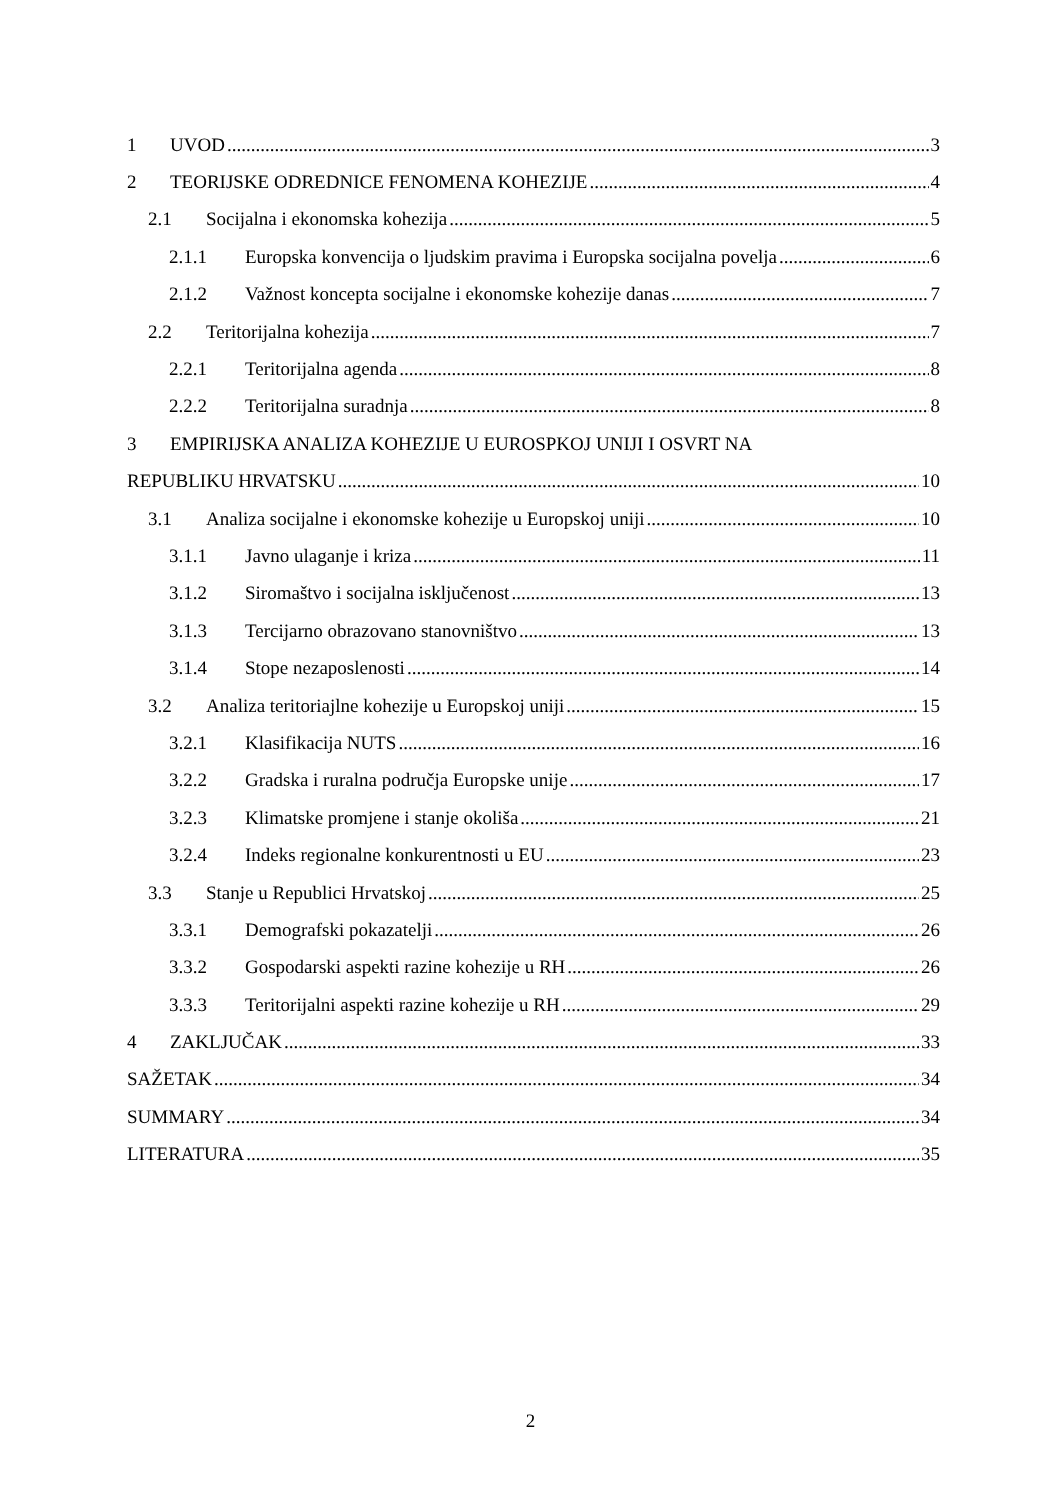1 UVOD 3
2 TEORIJSKE ODREDNICE FENOMENA KOHEZIJE 4
2.1 Socijalna i ekonomska kohezija 5
2.1.1 Europska konvencija o ljudskim pravima i Europska socijalna povelja 6
2.1.2 Važnost koncepta socijalne i ekonomske kohezije danas 7
2.2 Teritorijalna kohezija 7
2.2.1 Teritorijalna agenda 8
2.2.2 Teritorijalna suradnja 8
3 EMPIRIJSKA ANALIZA KOHEZIJE U EUROSPKOJ UNIJI I OSVRT NA
REPUBLIKU HRVATSKU 10
3.1 Analiza socijalne i ekonomske kohezije u Europskoj uniji 10
3.1.1 Javno ulaganje i kriza 11
3.1.2 Siromaštvo i socijalna isključenost 13
3.1.3 Tercijarno obrazovano stanovništvo 13
3.1.4 Stope nezaposlenosti 14
3.2 Analiza teritoriajlne kohezije u Europskoj uniji 15
3.2.1 Klasifikacija NUTS 16
3.2.2 Gradska i ruralna područja Europske unije 17
3.2.3 Klimatske promjene i stanje okoliša 21
3.2.4 Indeks regionalne konkurentnosti u EU 23
3.3 Stanje u Republici Hrvatskoj 25
3.3.1 Demografski pokazatelji 26
3.3.2 Gospodarski aspekti razine kohezije u RH 26
3.3.3 Teritorijalni aspekti razine kohezije u RH 29
4 ZAKLJUČAK 33
SAŽETAK 34
SUMMARY 34
LITERATURA 35
2